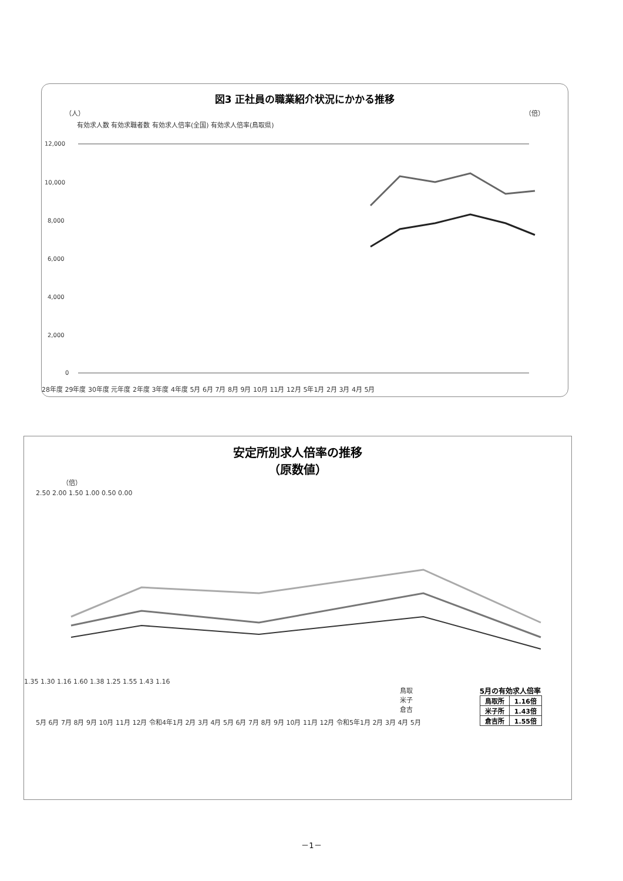図3 正社員の職業紹介状況にかかる推移
（人） （倍）
有効求人数 有効求職者数 有効求人倍率(全国) 有効求人倍率(鳥取県)
12,000
10,000
8,000
6,000
4,000
2,000
0
28年度 29年度 30年度 元年度 2年度 3年度 4年度 5月 6月 7月 8月 9月 10月 11月 12月 5年1月 2月 3月 4月 5月
安定所別求人倍率の推移
（原数値）
（倍）
2.50 2.00 1.50 1.00 0.50 0.00
1.35 1.30 1.16 1.60 1.38 1.25 1.55 1.43 1.16
5月の有効求人倍率
| 鳥取所 | 1.16倍 |
| 米子所 | 1.43倍 |
| 倉吉所 | 1.55倍 |
鳥取
米子
倉吉
5月 6月 7月 8月 9月 10月 11月 12月 令和4年1月 2月 3月 4月 5月 6月 7月 8月 9月 10月 11月 12月 令和5年1月 2月 3月 4月 5月
－1－